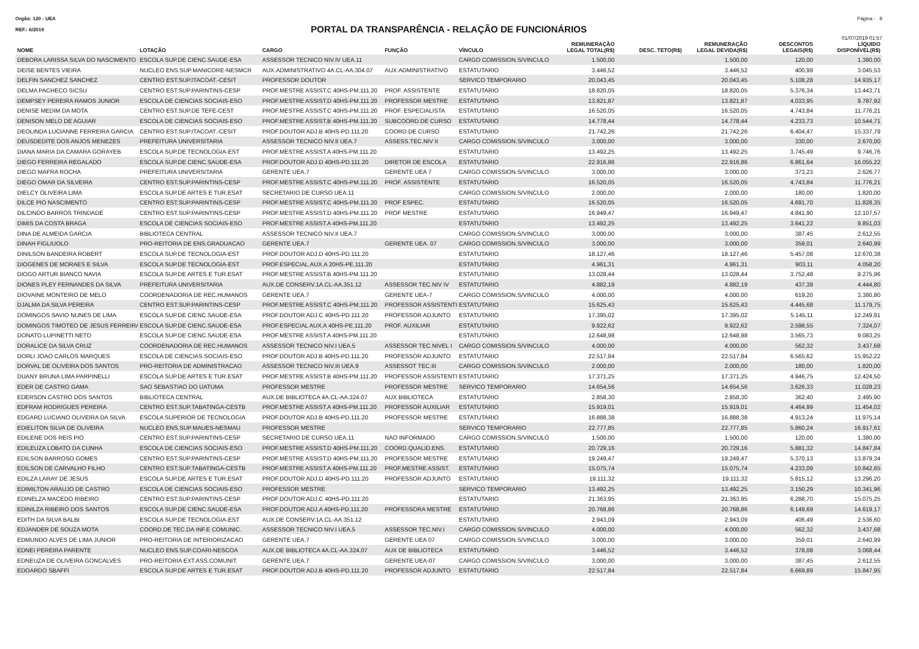Orgão: 120 - UEA Página - 8
PORTAL DA TRANSPARÊNCIA - RELAÇÃO DE FUNCIONÁRIOS
REF.: 6/2019
01/07/2019 01:57
| NOME | LOTAÇÃO | CARGO | FUNÇÃO | VÍNCULO | REMUNERAÇÃO LEGAL TOTAL(R$) | DESC. TETO(R$) | REMUNERAÇÃO LEGAL DEVIDA(R$) | DESCONTOS LEGAIS(R$) | LÍQUIDO DISPONÍVEL(R$) |
| --- | --- | --- | --- | --- | --- | --- | --- | --- | --- |
| DEBORA LARISSA SILVA DO NASCIMENTO | ESCOLA SUP.DE CIENC.SAUDE-ESA | ASSESSOR TECNICO NIV.IV UEA.11 | | CARGO COMISSION.S/VINCULO | 1.500,00 | | 1.500,00 | 120,00 | 1.380,00 |
| DEISE BENTES VIEIRA | NUCLEO ENS.SUP.MANICORE-NESMCR | AUX.ADMINISTRATIVO 4A.CL-AA.304.07 | AUX.ADMINISTRATIVO | ESTATUTARIO | 3.446,52 | | 3.446,52 | 400,99 | 3.045,53 |
| DELFIN SANCHEZ SANCHEZ | CENTRO EST.SUP.ITACOAT.-CESIT | PROFESSOR DOUTOR | | SERVICO TEMPORARIO | 20.043,45 | | 20.043,45 | 5.108,28 | 14.935,17 |
| DELMA PACHECO SICSU | CENTRO EST.SUP.PARINTINS-CESP | PROF.MESTRE ASSIST.C 40HS-PM.111.20 | PROF. ASSISTENTE | ESTATUTARIO | 18.820,05 | | 18.820,05 | 5.376,34 | 13.443,71 |
| DEMPSEY PEREIRA RAMOS JUNIOR | ESCOLA DE CIENCIAS SOCIAIS-ESO | PROF.MESTRE ASSIST.D 40HS-PM.111.20 | PROFESSOR MESTRE | ESTATUTARIO | 13.821,87 | | 13.821,87 | 4.033,95 | 9.787,92 |
| DENISE MEDIM DA MOTA | CENTRO EST.SUP.DE TEFE-CEST | PROF.MESTRE ASSIST.C 40HS-PM.111.20 | PROF. ESPECIALISTA | ESTATUTARIO | 16.520,05 | | 16.520,05 | 4.743,84 | 11.776,21 |
| DENISON MELO DE AGUIAR | ESCOLA DE CIENCIAS SOCIAIS-ESO | PROF.MESTRE ASSIST.B 40HS-PM.111.20 | SUBCOORD.DE CURSO | ESTATUTARIO | 14.778,44 | | 14.778,44 | 4.233,73 | 10.544,71 |
| DEOLINDA LUCIANNE FERREIRA GARCIA | CENTRO EST.SUP.ITACOAT.-CESIT | PROF.DOUTOR ADJ.B 40HS-PD.111.20 | COORD.DE CURSO | ESTATUTARIO | 21.742,26 | | 21.742,26 | 6.404,47 | 15.337,79 |
| DEUSDEDITE DOS ANJOS MENEZES | PREFEITURA UNIVERSITARIA | ASSESSOR TECNICO NIV.II UEA.7 | ASSESS.TEC.NIV II | CARGO COMISSION.S/VINCULO | 3.000,00 | | 3.000,00 | 330,00 | 2.670,00 |
| DIANA MARIA DA CAMARA GORAYEB | ESCOLA SUP.DE TECNOLOGIA-EST | PROF.MESTRE ASSIST.A 40HS-PM.111.20 | | ESTATUTARIO | 13.492,25 | | 13.492,25 | 3.745,49 | 9.746,76 |
| DIEGO FERREIRA REGALADO | ESCOLA SUP.DE CIENC.SAUDE-ESA | PROF.DOUTOR ADJ.D 40HS-PD.111.20 | DIRETOR DE ESCOLA | ESTATUTARIO | 22.916,86 | | 22.916,86 | 6.861,64 | 16.055,22 |
| DIEGO MAFRA ROCHA | PREFEITURA UNIVERSITARIA | GERENTE UEA.7 | GERENTE UEA 7 | CARGO COMISSION.S/VINCULO | 3.000,00 | | 3.000,00 | 373,23 | 2.626,77 |
| DIEGO OMAR DA SILVEIRA | CENTRO EST.SUP.PARINTINS-CESP | PROF.MESTRE ASSIST.C 40HS-PM.111.20 | PROF. ASSISTENTE | ESTATUTARIO | 16.520,05 | | 16.520,05 | 4.743,84 | 11.776,21 |
| DIELCY OLIVEIRA LIMA | ESCOLA SUP.DE ARTES E TUR.ESAT | SECRETARIO DE CURSO UEA.11 | | CARGO COMISSION.S/VINCULO | 2.000,00 | | 2.000,00 | 180,00 | 1.820,00 |
| DILCE PIO NASCIMENTO | CENTRO EST.SUP.PARINTINS-CESP | PROF.MESTRE ASSIST.C 40HS-PM.111.20 | PROF ESPEC. | ESTATUTARIO | 16.520,05 | | 16.520,05 | 4.691,70 | 11.828,35 |
| DILCINDO BARROS TRINDADE | CENTRO EST.SUP.PARINTINS-CESP | PROF.MESTRE ASSIST.D 40HS-PM.111.20 | PROF MESTRE | ESTATUTARIO | 16.949,47 | | 16.949,47 | 4.841,90 | 12.107,57 |
| DIMIS DA COSTA BRAGA | ESCOLA DE CIENCIAS SOCIAIS-ESO | PROF.MESTRE ASSIST.A 40HS-PM.111.20 | | ESTATUTARIO | 13.492,25 | | 13.492,25 | 3.641,22 | 9.851,03 |
| DINA DE ALMEIDA GARCIA | BIBLIOTECA CENTRAL | ASSESSOR TECNICO NIV.II UEA.7 | | CARGO COMISSION.S/VINCULO | 3.000,00 | | 3.000,00 | 387,45 | 2.612,55 |
| DINAH FIGLIUOLO | PRO-REITORIA DE ENS.GRADUACAO | GERENTE UEA.7 | GERENTE UEA. 07 | CARGO COMISSION.S/VINCULO | 3.000,00 | | 3.000,00 | 359,01 | 2.640,99 |
| DINILSON BANDEIRA ROBERT | ESCOLA SUP.DE TECNOLOGIA-EST | PROF.DOUTOR ADJ.D 40HS-PD.111.20 | | ESTATUTARIO | 18.127,46 | | 18.127,46 | 5.457,08 | 12.670,38 |
| DIOGENES DE MORAES E SILVA | ESCOLA SUP.DE TECNOLOGIA-EST | PROF.ESPECIAL.AUX.A 20HS-PE.111.20 | | ESTATUTARIO | 4.961,31 | | 4.961,31 | 903,11 | 4.058,20 |
| DIOGO ARTUR BIANCO NAVIA | ESCOLA SUP.DE ARTES E TUR.ESAT | PROF.MESTRE ASSIST.B 40HS-PM.111.20 | | ESTATUTARIO | 13.028,44 | | 13.028,44 | 3.752,48 | 9.275,96 |
| DIONES PLEY FERNANDES DA SILVA | PREFEITURA UNIVERSITARIA | AUX.DE CONSERV.1A.CL-AA.351.12 | ASSESSOR TEC.NIV IV | ESTATUTARIO | 4.882,19 | | 4.882,19 | 437,39 | 4.444,80 |
| DIOVAINE MONTEIRO DE MELO | COORDENADORIA DE REC.HUMANOS | GERENTE UEA.7 | GERENTE UEA-7 | CARGO COMISSION.S/VINCULO | 4.000,00 | | 4.000,00 | 619,20 | 3.380,80 |
| DJALMA DA SILVA PEREIRA | CENTRO EST.SUP.PARINTINS-CESP | PROF.MESTRE ASSIST.C 40HS-PM.111.20 | PROFESSOR ASSISTENTI | ESTATUTARIO | 15.625,43 | | 15.625,43 | 4.445,68 | 11.179,75 |
| DOMINGOS SAVIO NUNES DE LIMA | ESCOLA SUP.DE CIENC.SAUDE-ESA | PROF.DOUTOR ADJ.C 40HS-PD.111.20 | PROFESSOR ADJUNTO | ESTATUTARIO | 17.395,02 | | 17.395,02 | 5.145,11 | 12.249,91 |
| DOMINGOS TIMOTEO DE JESUS FERREIRA | ESCOLA SUP.DE CIENC.SAUDE-ESA | PROF.ESPECIAL AUX.A 40HS-PE.111.20 | PROF. AUXILIAR | ESTATUTARIO | 9.922,62 | | 9.922,62 | 2.598,55 | 7.324,07 |
| DONATO LUPINETTI NETO | ESCOLA SUP.DE CIENC.SAUDE-ESA | PROF.MESTRE ASSIST.A 40HS-PM.111.20 | | ESTATUTARIO | 12.648,98 | | 12.648,98 | 3.565,73 | 9.083,25 |
| DORALICE DA SILVA CRUZ | COORDENADORIA DE REC.HUMANOS | ASSESSOR TECNICO NIV.I UEA.5 | ASSESSOR TEC.NIVEL I | CARGO COMISSION.S/VINCULO | 4.000,00 | | 4.000,00 | 562,32 | 3.437,68 |
| DORLI JOAO CARLOS MARQUES | ESCOLA DE CIENCIAS SOCIAIS-ESO | PROF.DOUTOR ADJ.B 40HS-PD.111.20 | PROFESSOR ADJUNTO | ESTATUTARIO | 22.517,84 | | 22.517,84 | 6.565,62 | 15.952,22 |
| DORVAL DE OLIVEIRA DOS SANTOS | PRO-REITORIA DE ADMINISTRACAO | ASSESSOR TECNICO NIV.III UEA.9 | ASSESSOT TEC.III | CARGO COMISSION.S/VINCULO | 2.000,00 | | 2.000,00 | 180,00 | 1.820,00 |
| DUANY BRUNA LIMA PARPINELLI | ESCOLA SUP.DE ARTES E TUR.ESAT | PROF.MESTRE ASSIST.B 40HS-PM.111.20 | PROFESSOR ASSISTENTI | ESTATUTARIO | 17.371,25 | | 17.371,25 | 4.946,75 | 12.424,50 |
| EDER DE CASTRO GAMA | SAO SEBASTIAO DO UATUMA | PROFESSOR MESTRE | PROFESSOR MESTRE | SERVICO TEMPORARIO | 14.654,56 | | 14.654,56 | 3.626,33 | 11.028,23 |
| EDERSON CASTRO DOS SANTOS | BIBLIOTECA CENTRAL | AUX.DE BIBLIOTECA 4A.CL-AA.324.07 | AUX BIBLIOTECA | ESTATUTARIO | 2.858,30 | | 2.858,30 | 362,40 | 2.495,90 |
| EDFRAM RODRIGUES PEREIRA | CENTRO EST.SUP.TABATINGA-CESTB | PROF.MESTRE ASSIST.A 40HS-PM.111.20 | PROFESSOR AUXILIAR | ESTATUTARIO | 15.919,01 | | 15.919,01 | 4.464,99 | 11.454,02 |
| EDGARD LUCIANO OLIVEIRA DA SILVA | ESCOLA SUPERIOR DE TECNOLOGIA | PROF.DOUTOR ADJ.B 40HS-PD.111.20 | PROFESSOR MESTRE | ESTATUTARIO | 16.888,38 | | 16.888,38 | 4.913,24 | 11.975,14 |
| EDIELITON SILVA DE OLIVEIRA | NUCLEO ENS.SUP.MAUES-NESMAU | PROFESSOR MESTRE | | SERVICO TEMPORARIO | 22.777,85 | | 22.777,85 | 5.860,24 | 16.917,61 |
| EDILENE DOS REIS PIO | CENTRO EST.SUP.PARINTINS-CESP | SECRETARIO DE CURSO UEA.11 | NAO INFORMADO | CARGO COMISSION.S/VINCULO | 1.500,00 | | 1.500,00 | 120,00 | 1.380,00 |
| EDILEUZA LOBATO DA CUNHA | ESCOLA DE CIENCIAS SOCIAIS-ESO | PROF.MESTRE ASSIST.D 40HS-PM.111.20 | COORD.QUALID.ENS. | ESTATUTARIO | 20.729,16 | | 20.729,16 | 5.881,32 | 14.847,84 |
| EDILSON BARROSO GOMES | CENTRO EST.SUP.PARINTINS-CESP | PROF.MESTRE ASSIST.D 40HS-PM.111.20 | PROFESSOR MESTRE | ESTATUTARIO | 19.249,47 | | 19.249,47 | 5.370,13 | 13.879,34 |
| EDILSON DE CARVALHO FILHO | CENTRO EST.SUP.TABATINGA-CESTB | PROF.MESTRE ASSIST.A 40HS-PM.111.20 | PROF.MESTRE ASSIST. | ESTATUTARIO | 15.075,74 | | 15.075,74 | 4.233,09 | 10.842,65 |
| EDILZA LARAY DE JESUS | ESCOLA SUP.DE ARTES E TUR.ESAT | PROF.DOUTOR ADJ.D 40HS-PD.111.20 | PROFESSOR ADJUNTO | ESTATUTARIO | 19.111,32 | | 19.111,32 | 5.815,12 | 13.296,20 |
| EDIMILTON ARAUJO DE CASTRO | ESCOLA DE CIENCIAS SOCIAIS-ESO | PROFESSOR MESTRE | | SERVICO TEMPORARIO | 13.492,25 | | 13.492,25 | 3.150,29 | 10.341,96 |
| EDINELZA MACEDO RIBEIRO | CENTRO EST.SUP.PARINTINS-CESP | PROF.DOUTOR ADJ.C 40HS-PD.111.20 | | ESTATUTARIO | 21.363,95 | | 21.363,95 | 6.288,70 | 15.075,25 |
| EDINILZA RIBEIRO DOS SANTOS | ESCOLA SUP.DE CIENC.SAUDE-ESA | PROF.DOUTOR ADJ.A 40HS-PD.111.20 | PROFESSORA MESTRE | ESTATUTARIO | 20.768,86 | | 20.768,86 | 6.149,69 | 14.619,17 |
| EDITH DA SILVA BALBI | ESCOLA SUP.DE TECNOLOGIA-EST | AUX.DE CONSERV.1A.CL-AA.351.12 | | ESTATUTARIO | 2.943,09 | | 2.943,09 | 406,49 | 2.536,60 |
| EDJANDER DE SOUZA MOTA | COORD.DE TEC.DA INF.E COMUNIC. | ASSESSOR TECNICO NIV.I UEA.5 | ASSESSOR TEC.NIV.I | CARGO COMISSION.S/VINCULO | 4.000,00 | | 4.000,00 | 562,32 | 3.437,68 |
| EDMUNDO ALVES DE LIMA JUNIOR | PRO-REITORIA DE INTERIORIZACAO | GERENTE UEA.7 | GERENTE UEA 07 | CARGO COMISSION.S/VINCULO | 3.000,00 | | 3.000,00 | 359,01 | 2.640,99 |
| EDNEI PEREIRA PARENTE | NUCLEO ENS.SUP.COARI-NESCOA | AUX.DE BIBLIOTECA 4A.CL-AA.324.07 | AUX DE BIBLIOTECA | ESTATUTARIO | 3.446,52 | | 3.446,52 | 378,08 | 3.068,44 |
| EDNEUZA DE OLIVEIRA GONCALVES | PRO-REITORIA EXT.ASS.COMUNIT. | GERENTE UEA.7 | GERENTE UEA-07 | CARGO COMISSION.S/VINCULO | 3.000,00 | | 3.000,00 | 387,45 | 2.612,55 |
| EDOARDO SBAFFI | ESCOLA SUP.DE ARTES E TUR.ESAT | PROF.DOUTOR ADJ.B 40HS-PD.111.20 | PROFESSOR ADJUNTO | ESTATUTARIO | 22.517,84 | | 22.517,84 | 6.669,89 | 15.847,95 |